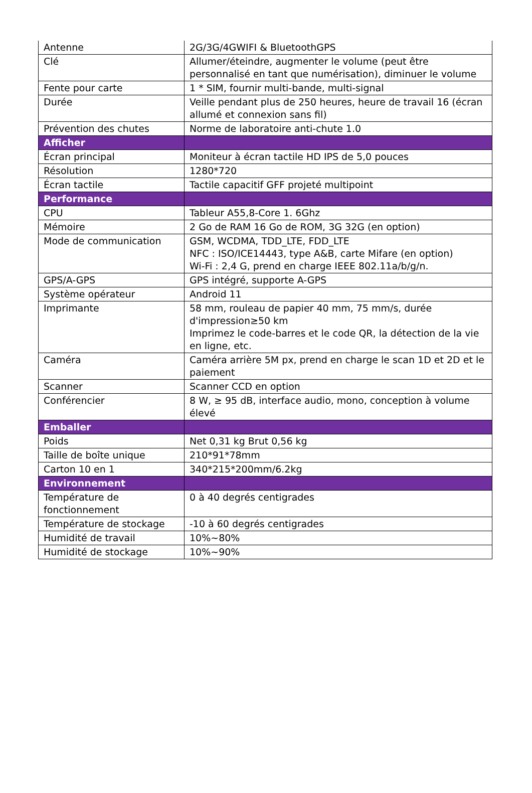| Antenne | 2G/3G/4GWIFI & BluetoothGPS |
| Clé | Allumer/éteindre, augmenter le volume (peut être personnalisé en tant que numérisation), diminuer le volume |
| Fente pour carte | 1 * SIM, fournir multi-bande, multi-signal |
| Durée | Veille pendant plus de 250 heures, heure de travail 16 (écran allumé et connexion sans fil) |
| Prévention des chutes | Norme de laboratoire anti-chute 1.0 |
| Afficher | |
| Écran principal | Moniteur à écran tactile HD IPS de 5,0 pouces |
| Résolution | 1280*720 |
| Écran tactile | Tactile capacitif GFF projeté multipoint |
| Performance | |
| CPU | Tableur A55,8-Core 1. 6Ghz |
| Mémoire | 2 Go de RAM 16 Go de ROM, 3G 32G (en option) |
| Mode de communication | GSM, WCDMA, TDD_LTE, FDD_LTE NFC : ISO/ICE14443, type A&B, carte Mifare (en option) Wi-Fi : 2,4 G, prend en charge IEEE 802.11a/b/g/n. |
| GPS/A-GPS | GPS intégré, supporte A-GPS |
| Système opérateur | Android 11 |
| Imprimante | 58 mm, rouleau de papier 40 mm, 75 mm/s, durée d'impression≥50 km Imprimez le code-barres et le code QR, la détection de la vie en ligne, etc. |
| Caméra | Caméra arrière 5M px, prend en charge le scan 1D et 2D et le paiement |
| Scanner | Scanner CCD en option |
| Conférencier | 8 W, ≥ 95 dB, interface audio, mono, conception à volume élevé |
| Emballer | |
| Poids | Net 0,31 kg Brut 0,56 kg |
| Taille de boîte unique | 210*91*78mm |
| Carton 10 en 1 | 340*215*200mm/6.2kg |
| Environnement | |
| Température de fonctionnement | 0 à 40 degrés centigrades |
| Température de stockage | -10 à 60 degrés centigrades |
| Humidité de travail | 10%~80% |
| Humidité de stockage | 10%~90% |